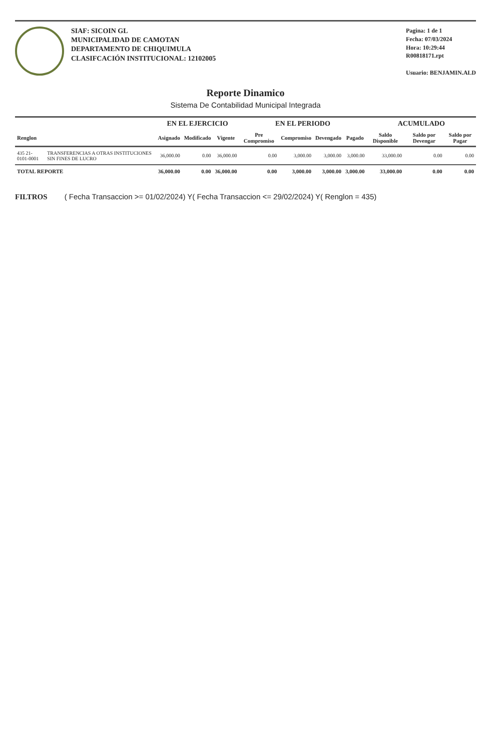SIAF: SICOIN GL
MUNICIPALIDAD DE CAMOTAN
DEPARTAMENTO DE CHIQUIMULA
CLASIFCACIÓN INSTITUCIONAL: 12102005
Pagina: 1 de 1
Fecha: 07/03/2024
Hora: 10:29:44
R00818171.rpt
Usuario: BENJAMIN.ALD
Reporte Dinamico
Sistema De Contabilidad Municipal Integrada
| | | EN EL EJERCICIO | | | EN EL PERIODO | | | | ACUMULADO | | |
| --- | --- | --- | --- | --- | --- | --- | --- | --- | --- | --- | --- |
| Renglon | | Asignado | Modificado | Vigente | Pre Compromiso | Compromiso | Devengado | Pagado | Saldo Disponible | Saldo por Devengar | Saldo por Pagar |
| 435 21-0101-0001 | TRANSFERENCIAS A OTRAS INSTITUCIONES SIN FINES DE LUCRO | 36,000.00 | 0.00 | 36,000.00 | 0.00 | 3,000.00 | 3,000.00 | 3,000.00 | 33,000.00 | 0.00 | 0.00 |
| TOTAL REPORTE | | 36,000.00 | 0.00 | 36,000.00 | 0.00 | 3,000.00 | 3,000.00 | 3,000.00 | 33,000.00 | 0.00 | 0.00 |
FILTROS ( Fecha Transaccion >= 01/02/2024) Y( Fecha Transaccion <= 29/02/2024) Y( Renglon = 435)